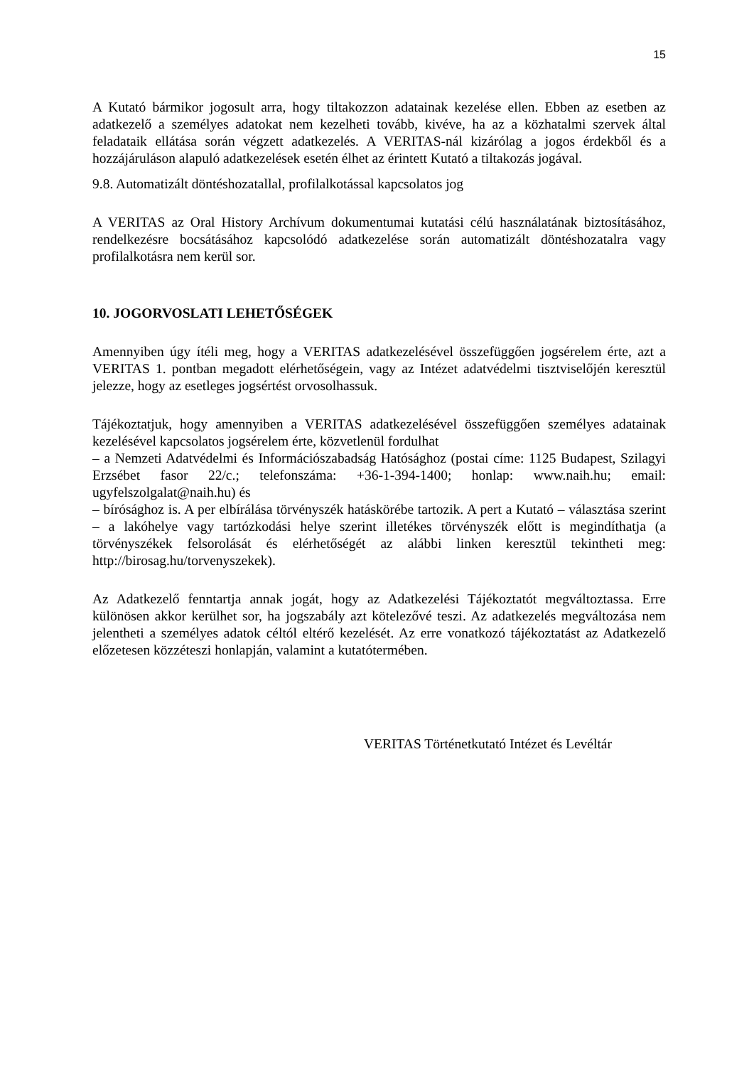15
A Kutató bármikor jogosult arra, hogy tiltakozzon adatainak kezelése ellen. Ebben az esetben az adatkezelő a személyes adatokat nem kezelheti tovább, kivéve, ha az a közhatalmi szervek által feladataik ellátása során végzett adatkezelés. A VERITAS-nál kizárólag a jogos érdekből és a hozzájáruláson alapuló adatkezelések esetén élhet az érintett Kutató a tiltakozás jogával.
9.8. Automatizált döntéshozatallal, profilalkotással kapcsolatos jog
A VERITAS az Oral History Archívum dokumentumai kutatási célú használatának biztosításához, rendelkezésre bocsátásához kapcsolódó adatkezelése során automatizált döntéshozatalra vagy profilalkotásra nem kerül sor.
10. JOGORVOSLATI LEHETŐSÉGEK
Amennyiben úgy ítéli meg, hogy a VERITAS adatkezelésével összefüggően jogsérelem érte, azt a VERITAS 1. pontban megadott elérhetőségein, vagy az Intézet adatvédelmi tisztviselőjén keresztül jelezze, hogy az esetleges jogsértést orvosolhassuk.
Tájékoztatjuk, hogy amennyiben a VERITAS adatkezelésével összefüggően személyes adatainak kezelésével kapcsolatos jogsérelem érte, közvetlenül fordulhat
– a Nemzeti Adatvédelmi és Információszabadság Hatósághoz (postai címe: 1125 Budapest, Szilagyi Erzsébet fasor 22/c.; telefonszáma: +36-1-394-1400; honlap: www.naih.hu; email: ugyfelszolgalat@naih.hu) és
– bírósághoz is. A per elbírálása törvényszék hatáskörébe tartozik. A pert a Kutató – választása szerint – a lakóhelye vagy tartózkodási helye szerint illetékes törvényszék előtt is megindíthatja (a törvényszékek felsorolását és elérhetőségét az alábbi linken keresztül tekintheti meg: http://birosag.hu/torvenyszekek).
Az Adatkezelő fenntartja annak jogát, hogy az Adatkezelési Tájékoztatót megváltoztassa. Erre különösen akkor kerülhet sor, ha jogszabály azt kötelezővé teszi. Az adatkezelés megváltozása nem jelentheti a személyes adatok céltól eltérő kezelését. Az erre vonatkozó tájékoztatást az Adatkezelő előzetesen közzéteszi honlapján, valamint a kutatótermében.
VERITAS Történetkutató Intézet és Levéltár